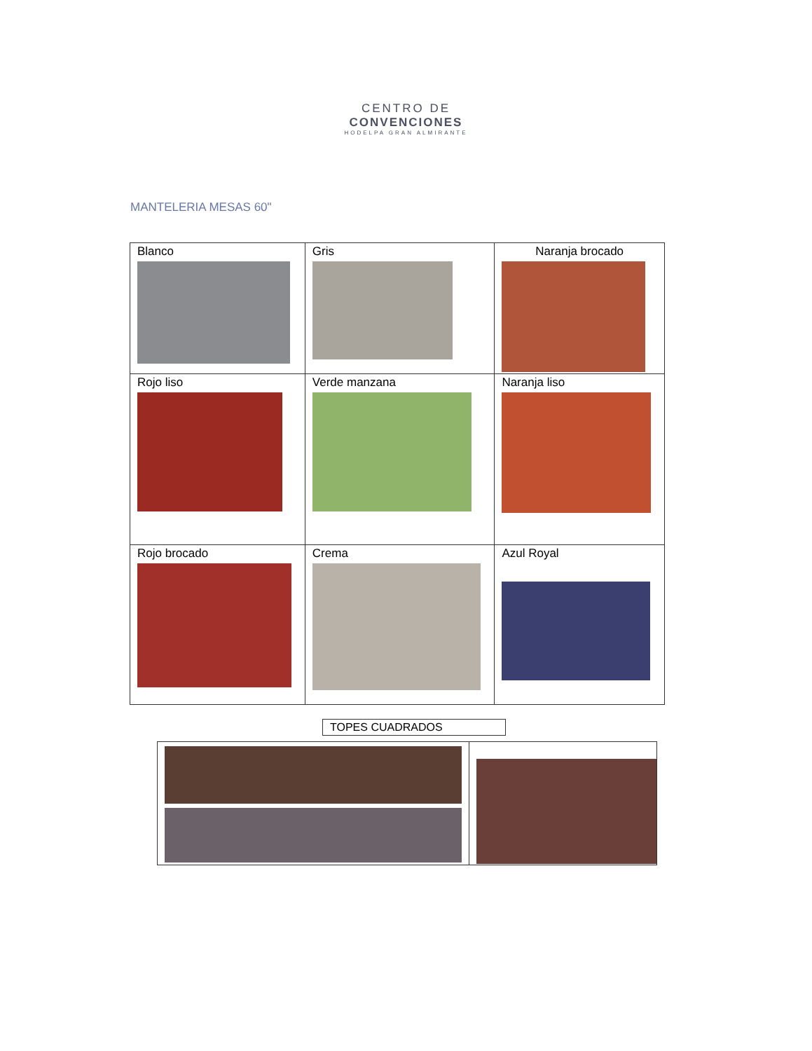CENTRO DE
CONVENCIONES
HODELPA GRAN ALMIRANTE
MANTELERIA MESAS 60"
| Blanco | Gris | Naranja brocado |
| Rojo liso | Verde manzana | Naranja liso |
| Rojo brocado | Crema | Azul Royal |
TOPES CUADRADOS